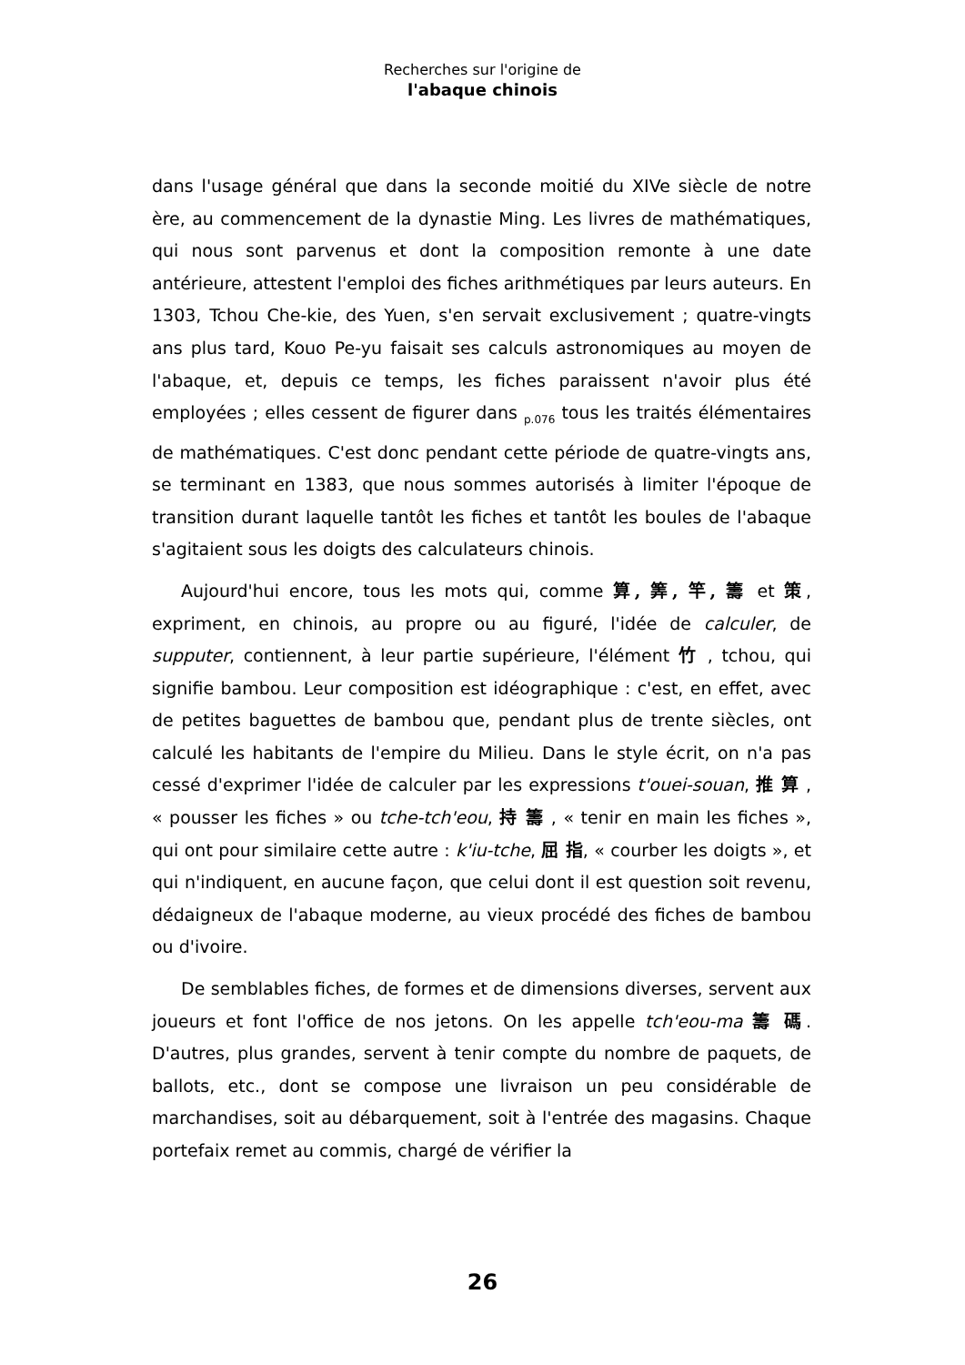Recherches sur l'origine de
l'abaque chinois
dans l'usage général que dans la seconde moitié du XIVe siècle de notre ère, au commencement de la dynastie Ming. Les livres de mathématiques, qui nous sont parvenus et dont la composition remonte à une date antérieure, attestent l'emploi des fiches arithmétiques par leurs auteurs. En 1303, Tchou Che-kie, des Yuen, s'en servait exclusivement ; quatre-vingts ans plus tard, Kouo Pe-yu faisait ses calculs astronomiques au moyen de l'abaque, et, depuis ce temps, les fiches paraissent n'avoir plus été employées ; elles cessent de figurer dans <sub>p.076</sub> tous les traités élémentaires de mathématiques. C'est donc pendant cette période de quatre-vingts ans, se terminant en 1383, que nous sommes autorisés à limiter l'époque de transition durant laquelle tantôt les fiches et tantôt les boules de l'abaque s'agitaient sous les doigts des calculateurs chinois.
Aujourd'hui encore, tous les mots qui, comme 算, 筭, 竿, 籌 et 策, expriment, en chinois, au propre ou au figuré, l'idée de calculer, de supputer, contiennent, à leur partie supérieure, l'élément 竹 , tchou, qui signifie bambou. Leur composition est idéographique : c'est, en effet, avec de petites baguettes de bambou que, pendant plus de trente siècles, ont calculé les habitants de l'empire du Milieu. Dans le style écrit, on n'a pas cessé d'exprimer l'idée de calculer par les expressions t'ouei-souan, 推 算 , « pousser les fiches » ou tche-tch'eou, 持 籌 , « tenir en main les fiches », qui ont pour similaire cette autre : k'iu-tche, 屈 指, « courber les doigts », et qui n'indiquent, en aucune façon, que celui dont il est question soit revenu, dédaigneux de l'abaque moderne, au vieux procédé des fiches de bambou ou d'ivoire.
De semblables fiches, de formes et de dimensions diverses, servent aux joueurs et font l'office de nos jetons. On les appelle tch'eou-ma 籌 碼. D'autres, plus grandes, servent à tenir compte du nombre de paquets, de ballots, etc., dont se compose une livraison un peu considérable de marchandises, soit au débarquement, soit à l'entrée des magasins. Chaque portefaix remet au commis, chargé de vérifier la
26